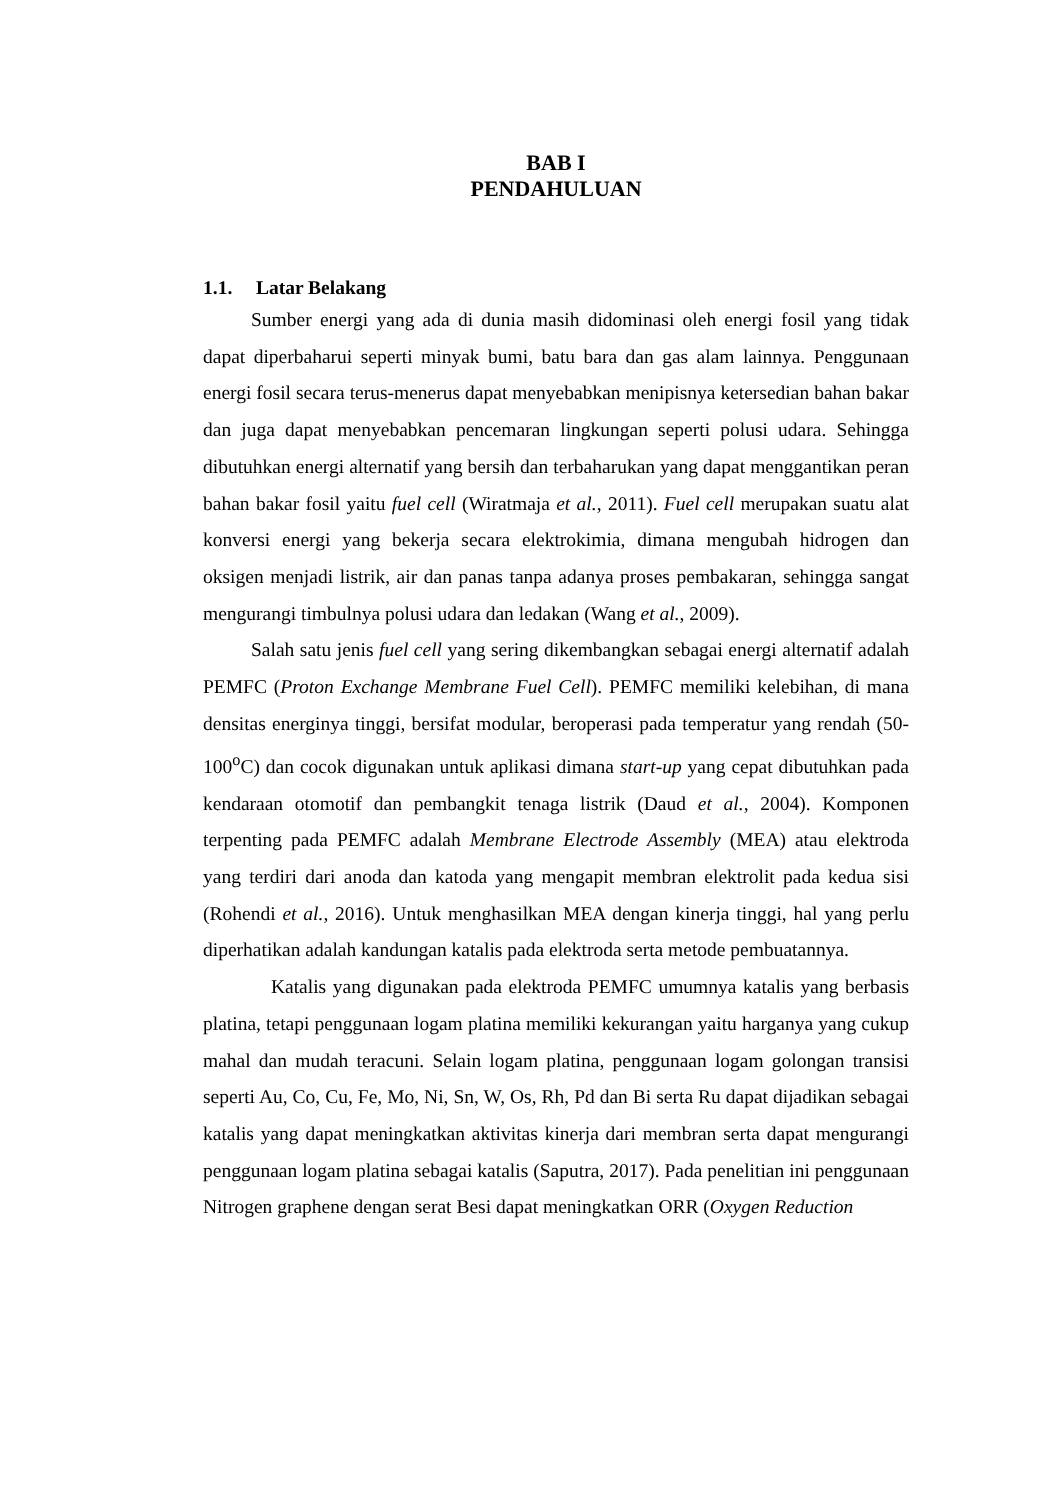BAB I
PENDAHULUAN
1.1. Latar Belakang
Sumber energi yang ada di dunia masih didominasi oleh energi fosil yang tidak dapat diperbaharui seperti minyak bumi, batu bara dan gas alam lainnya. Penggunaan energi fosil secara terus-menerus dapat menyebabkan menipisnya ketersedian bahan bakar dan juga dapat menyebabkan pencemaran lingkungan seperti polusi udara. Sehingga dibutuhkan energi alternatif yang bersih dan terbaharukan yang dapat menggantikan peran bahan bakar fosil yaitu fuel cell (Wiratmaja et al., 2011). Fuel cell merupakan suatu alat konversi energi yang bekerja secara elektrokimia, dimana mengubah hidrogen dan oksigen menjadi listrik, air dan panas tanpa adanya proses pembakaran, sehingga sangat mengurangi timbulnya polusi udara dan ledakan (Wang et al., 2009).
Salah satu jenis fuel cell yang sering dikembangkan sebagai energi alternatif adalah PEMFC (Proton Exchange Membrane Fuel Cell). PEMFC memiliki kelebihan, di mana densitas energinya tinggi, bersifat modular, beroperasi pada temperatur yang rendah (50-100<sup>o</sup>C) dan cocok digunakan untuk aplikasi dimana start-up yang cepat dibutuhkan pada kendaraan otomotif dan pembangkit tenaga listrik (Daud et al., 2004). Komponen terpenting pada PEMFC adalah Membrane Electrode Assembly (MEA) atau elektroda yang terdiri dari anoda dan katoda yang mengapit membran elektrolit pada kedua sisi (Rohendi et al., 2016). Untuk menghasilkan MEA dengan kinerja tinggi, hal yang perlu diperhatikan adalah kandungan katalis pada elektroda serta metode pembuatannya.
Katalis yang digunakan pada elektroda PEMFC umumnya katalis yang berbasis platina, tetapi penggunaan logam platina memiliki kekurangan yaitu harganya yang cukup mahal dan mudah teracuni. Selain logam platina, penggunaan logam golongan transisi seperti Au, Co, Cu, Fe, Mo, Ni, Sn, W, Os, Rh, Pd dan Bi serta Ru dapat dijadikan sebagai katalis yang dapat meningkatkan aktivitas kinerja dari membran serta dapat mengurangi penggunaan logam platina sebagai katalis (Saputra, 2017). Pada penelitian ini penggunaan Nitrogen graphene dengan serat Besi dapat meningkatkan ORR (Oxygen Reduction